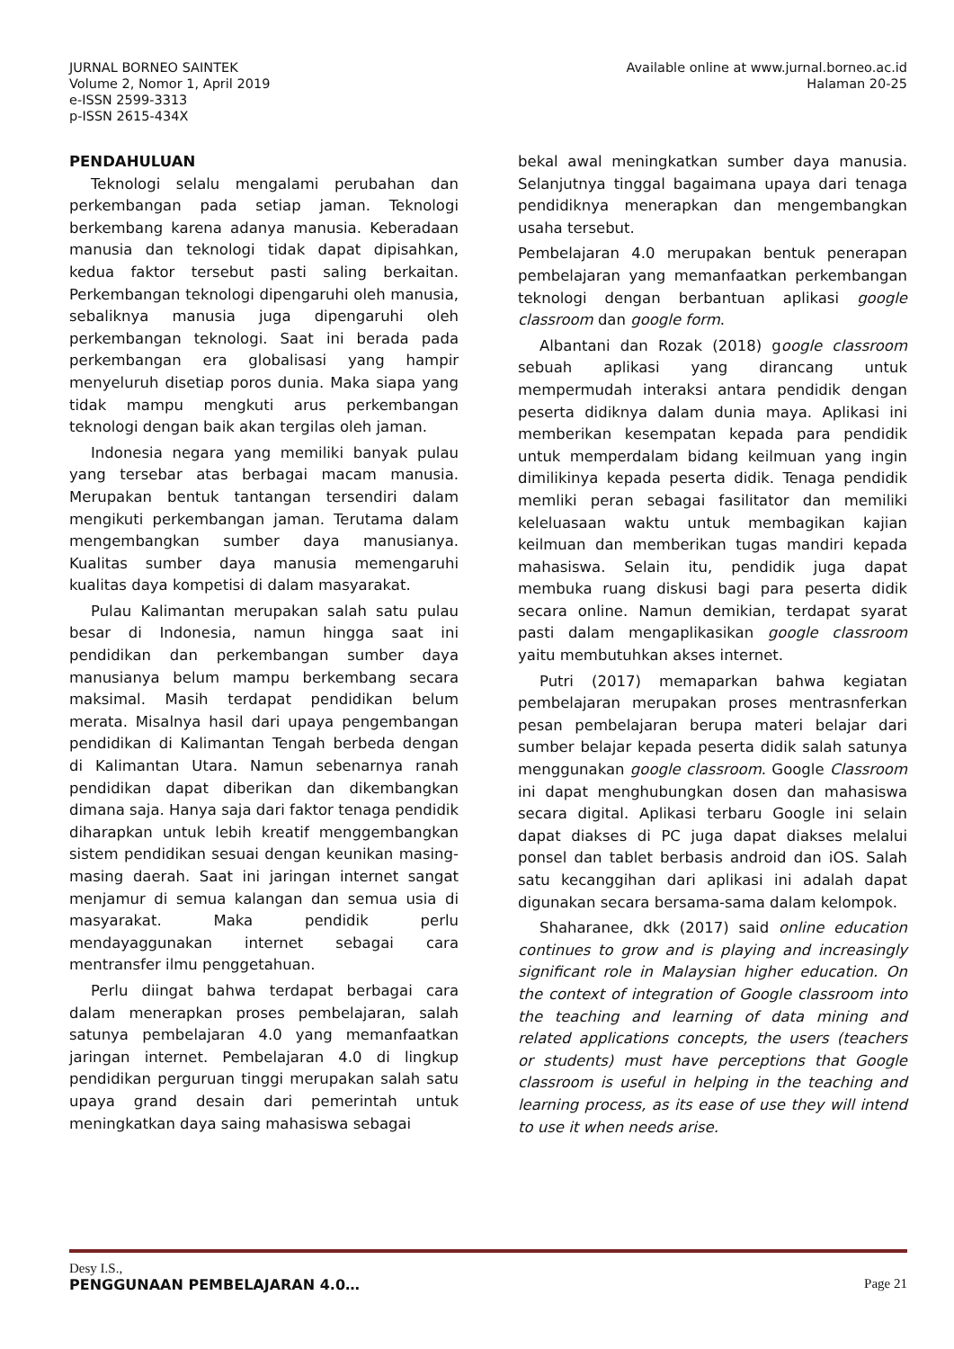Available online at www.jurnal.borneo.ac.id
Halaman 20-25
JURNAL BORNEO SAINTEK
Volume 2, Nomor 1, April 2019
e-ISSN 2599-3313
p-ISSN 2615-434X
PENDAHULUAN
Teknologi selalu mengalami perubahan dan perkembangan pada setiap jaman. Teknologi berkembang karena adanya manusia. Keberadaan manusia dan teknologi tidak dapat dipisahkan, kedua faktor tersebut pasti saling berkaitan. Perkembangan teknologi dipengaruhi oleh manusia, sebaliknya manusia juga dipengaruhi oleh perkembangan teknologi. Saat ini berada pada perkembangan era globalisasi yang hampir menyeluruh disetiap poros dunia. Maka siapa yang tidak mampu mengkuti arus perkembangan teknologi dengan baik akan tergilas oleh jaman.
Indonesia negara yang memiliki banyak pulau yang tersebar atas berbagai macam manusia. Merupakan bentuk tantangan tersendiri dalam mengikuti perkembangan jaman. Terutama dalam mengembangkan sumber daya manusianya. Kualitas sumber daya manusia memengaruhi kualitas daya kompetisi di dalam masyarakat.
Pulau Kalimantan merupakan salah satu pulau besar di Indonesia, namun hingga saat ini pendidikan dan perkembangan sumber daya manusianya belum mampu berkembang secara maksimal. Masih terdapat pendidikan belum merata. Misalnya hasil dari upaya pengembangan pendidikan di Kalimantan Tengah berbeda dengan di Kalimantan Utara. Namun sebenarnya ranah pendidikan dapat diberikan dan dikembangkan dimana saja. Hanya saja dari faktor tenaga pendidik diharapkan untuk lebih kreatif menggembangkan sistem pendidikan sesuai dengan keunikan masing-masing daerah. Saat ini jaringan internet sangat menjamur di semua kalangan dan semua usia di masyarakat. Maka pendidik perlu mendayaggunakan internet sebagai cara mentransfer ilmu penggetahuan.
Perlu diingat bahwa terdapat berbagai cara dalam menerapkan proses pembelajaran, salah satunya pembelajaran 4.0 yang memanfaatkan jaringan internet. Pembelajaran 4.0 di lingkup pendidikan perguruan tinggi merupakan salah satu upaya grand desain dari pemerintah untuk meningkatkan daya saing mahasiswa sebagai
bekal awal meningkatkan sumber daya manusia. Selanjutnya tinggal bagaimana upaya dari tenaga pendidiknya menerapkan dan mengembangkan usaha tersebut.
Pembelajaran 4.0 merupakan bentuk penerapan pembelajaran yang memanfaatkan perkembangan teknologi dengan berbantuan aplikasi google classroom dan google form.
Albantani dan Rozak (2018) google classroom sebuah aplikasi yang dirancang untuk mempermudah interaksi antara pendidik dengan peserta didiknya dalam dunia maya. Aplikasi ini memberikan kesempatan kepada para pendidik untuk memperdalam bidang keilmuan yang ingin dimilikinya kepada peserta didik. Tenaga pendidik memliki peran sebagai fasilitator dan memiliki keleluasaan waktu untuk membagikan kajian keilmuan dan memberikan tugas mandiri kepada mahasiswa. Selain itu, pendidik juga dapat membuka ruang diskusi bagi para peserta didik secara online. Namun demikian, terdapat syarat pasti dalam mengaplikasikan google classroom yaitu membutuhkan akses internet.
Putri (2017) memaparkan bahwa kegiatan pembelajaran merupakan proses mentrasnferkan pesan pembelajaran berupa materi belajar dari sumber belajar kepada peserta didik salah satunya menggunakan google classroom. Google Classroom ini dapat menghubungkan dosen dan mahasiswa secara digital. Aplikasi terbaru Google ini selain dapat diakses di PC juga dapat diakses melalui ponsel dan tablet berbasis android dan iOS. Salah satu kecanggihan dari aplikasi ini adalah dapat digunakan secara bersama-sama dalam kelompok.
Shaharanee, dkk (2017) said online education continues to grow and is playing and increasingly significant role in Malaysian higher education. On the context of integration of Google classroom into the teaching and learning of data mining and related applications concepts, the users (teachers or students) must have perceptions that Google classroom is useful in helping in the teaching and learning process, as its ease of use they will intend to use it when needs arise.
Desy I.S.,
Page 21
PENGGUNAAN PEMBELAJARAN 4.0…